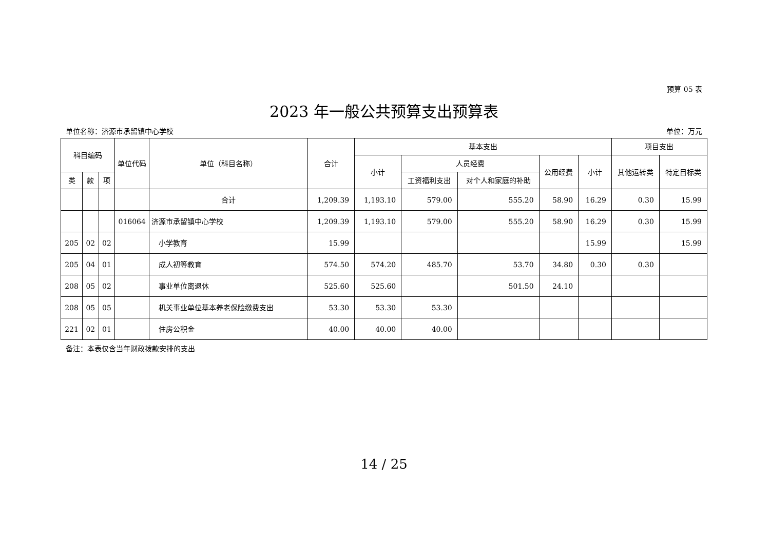预算 05 表
2023 年一般公共预算支出预算表
单位名称：济源市承留镇中心学校 单位：万元
| 科目编码 | | | 单位代码 | 单位（科目名称） | 合计 | 基本支出 | | | | | 项目支出 | |
| --- | --- | --- | --- | --- | --- | --- | --- | --- | --- | --- | --- | --- |
| | | | | | | 小计 | 人员经费 | | 公用经费 | 小计 | 其他运转类 | 特定目标类 |
| 类 | 款 | 项 | | | | | 工资福利支出 | 对个人和家庭的补助 | | | | |
| | | | | 合计 | 1,209.39 | 1,193.10 | 579.00 | 555.20 | 58.90 | 16.29 | 0.30 | 15.99 |
| | | | 016064 | 济源市承留镇中心学校 | 1,209.39 | 1,193.10 | 579.00 | 555.20 | 58.90 | 16.29 | 0.30 | 15.99 |
| 205 | 02 | 02 | | 小学教育 | 15.99 | | | | | 15.99 | | 15.99 |
| 205 | 04 | 01 | | 成人初等教育 | 574.50 | 574.20 | 485.70 | 53.70 | 34.80 | 0.30 | 0.30 | |
| 208 | 05 | 02 | | 事业单位离退休 | 525.60 | 525.60 | | 501.50 | 24.10 | | | |
| 208 | 05 | 05 | | 机关事业单位基本养老保险缴费支出 | 53.30 | 53.30 | 53.30 | | | | | |
| 221 | 02 | 01 | | 住房公积金 | 40.00 | 40.00 | 40.00 | | | | | |
备注：本表仅含当年财政拨款安排的支出
14 / 25